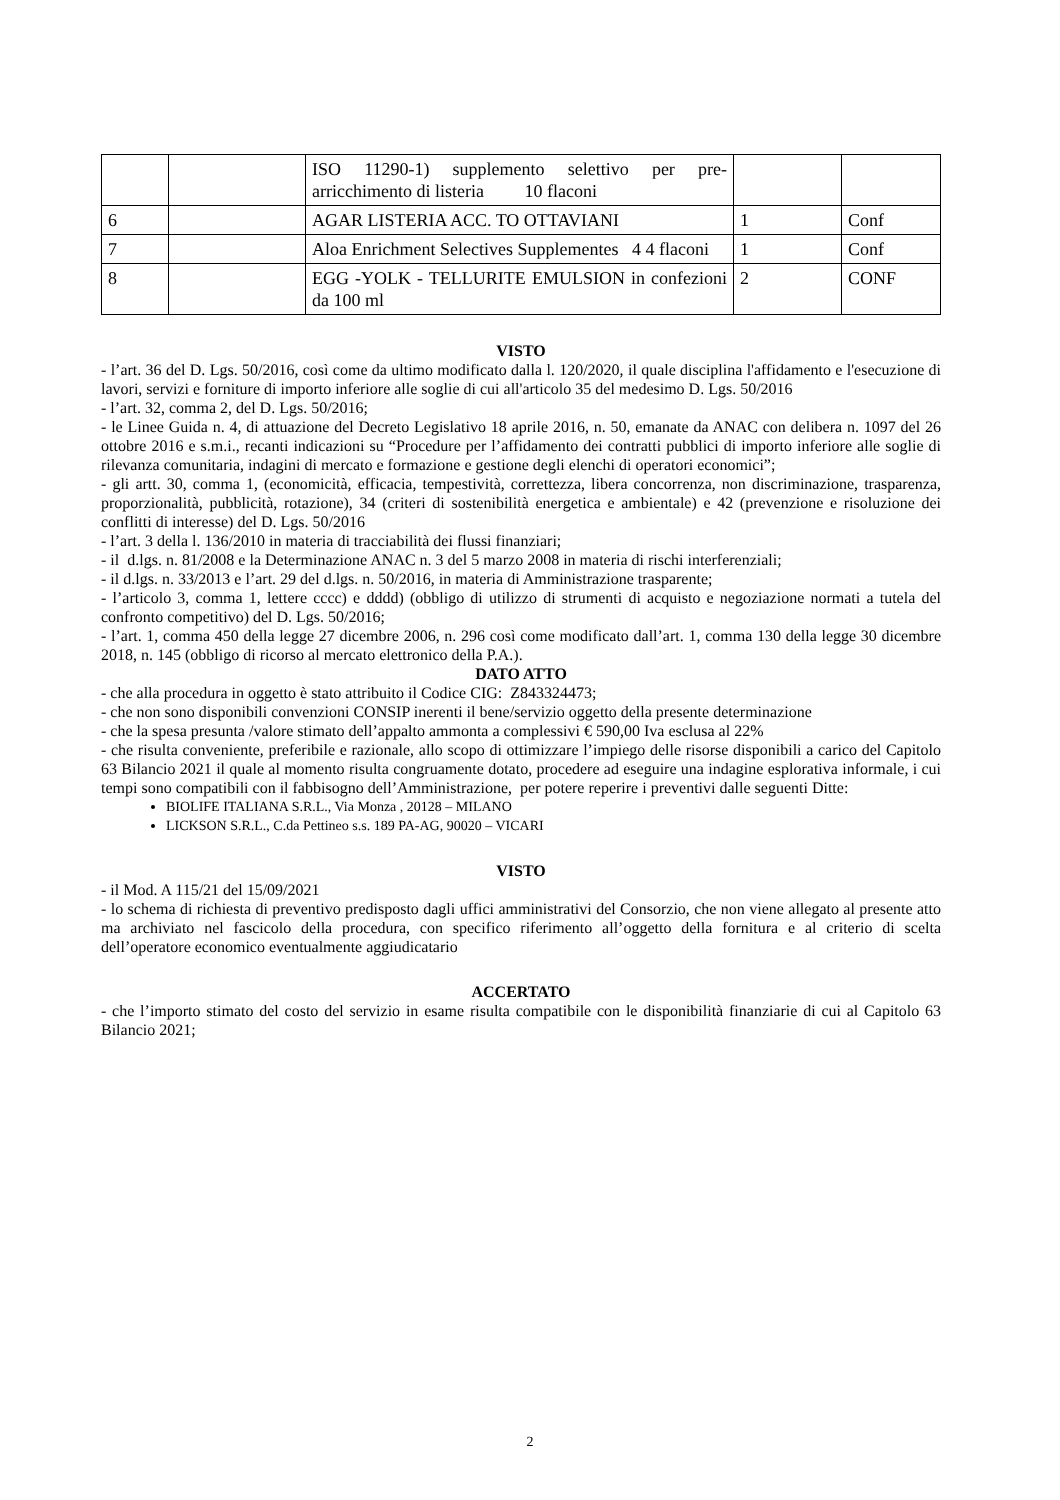| | | ISO 11290-1) supplemento selettivo per pre-arricchimento di listeria 10 flaconi | | |
| 6 | | AGAR LISTERIA ACC. TO OTTAVIANI | 1 | Conf |
| 7 | | Aloa Enrichment Selectives Supplementes 4 4 flaconi | 1 | Conf |
| 8 | | EGG -YOLK - TELLURITE EMULSION in confezioni da 100 ml | 2 | CONF |
VISTO
- l’art. 36 del D. Lgs. 50/2016, così come da ultimo modificato dalla l. 120/2020, il quale disciplina l'affidamento e l'esecuzione di lavori, servizi e forniture di importo inferiore alle soglie di cui all'articolo 35 del medesimo D. Lgs. 50/2016
- l’art. 32, comma 2, del D. Lgs. 50/2016;
- le Linee Guida n. 4, di attuazione del Decreto Legislativo 18 aprile 2016, n. 50, emanate da ANAC con delibera n. 1097 del 26 ottobre 2016 e s.m.i., recanti indicazioni su “Procedure per l’affidamento dei contratti pubblici di importo inferiore alle soglie di rilevanza comunitaria, indagini di mercato e formazione e gestione degli elenchi di operatori economici”;
- gli artt. 30, comma 1, (economicità, efficacia, tempestività, correttezza, libera concorrenza, non discriminazione, trasparenza, proporzionalità, pubblicità, rotazione), 34 (criteri di sostenibilità energetica e ambientale) e 42 (prevenzione e risoluzione dei conflitti di interesse) del D. Lgs. 50/2016
- l’art. 3 della l. 136/2010 in materia di tracciabilità dei flussi finanziari;
- il d.lgs. n. 81/2008 e la Determinazione ANAC n. 3 del 5 marzo 2008 in materia di rischi interferenziali;
- il d.lgs. n. 33/2013 e l’art. 29 del d.lgs. n. 50/2016, in materia di Amministrazione trasparente;
- l’articolo 3, comma 1, lettere cccc) e dddd) (obbligo di utilizzo di strumenti di acquisto e negoziazione normati a tutela del confronto competitivo) del D. Lgs. 50/2016;
- l’art. 1, comma 450 della legge 27 dicembre 2006, n. 296 così come modificato dall’art. 1, comma 130 della legge 30 dicembre 2018, n. 145 (obbligo di ricorso al mercato elettronico della P.A.).
DATO ATTO
- che alla procedura in oggetto è stato attribuito il Codice CIG: Z843324473;
- che non sono disponibili convenzioni CONSIP inerenti il bene/servizio oggetto della presente determinazione
- che la spesa presunta /valore stimato dell’appalto ammonta a complessivi € 590,00 Iva esclusa al 22%
- che risulta conveniente, preferibile e razionale, allo scopo di ottimizzare l’impiego delle risorse disponibili a carico del Capitolo 63 Bilancio 2021 il quale al momento risulta congruamente dotato, procedere ad eseguire una indagine esplorativa informale, i cui tempi sono compatibili con il fabbisogno dell’Amministrazione, per potere reperire i preventivi dalle seguenti Ditte:
BIOLIFE ITALIANA S.R.L., Via Monza , 20128 – MILANO
LICKSON S.R.L., C.da Pettineo s.s. 189 PA-AG, 90020 – VICARI
VISTO
- il Mod. A 115/21 del 15/09/2021
- lo schema di richiesta di preventivo predisposto dagli uffici amministrativi del Consorzio, che non viene allegato al presente atto ma archiviato nel fascicolo della procedura, con specifico riferimento all’oggetto della fornitura e al criterio di scelta dell’operatore economico eventualmente aggiudicatario
ACCERTATO
- che l’importo stimato del costo del servizio in esame risulta compatibile con le disponibilità finanziarie di cui al Capitolo 63 Bilancio 2021;
2